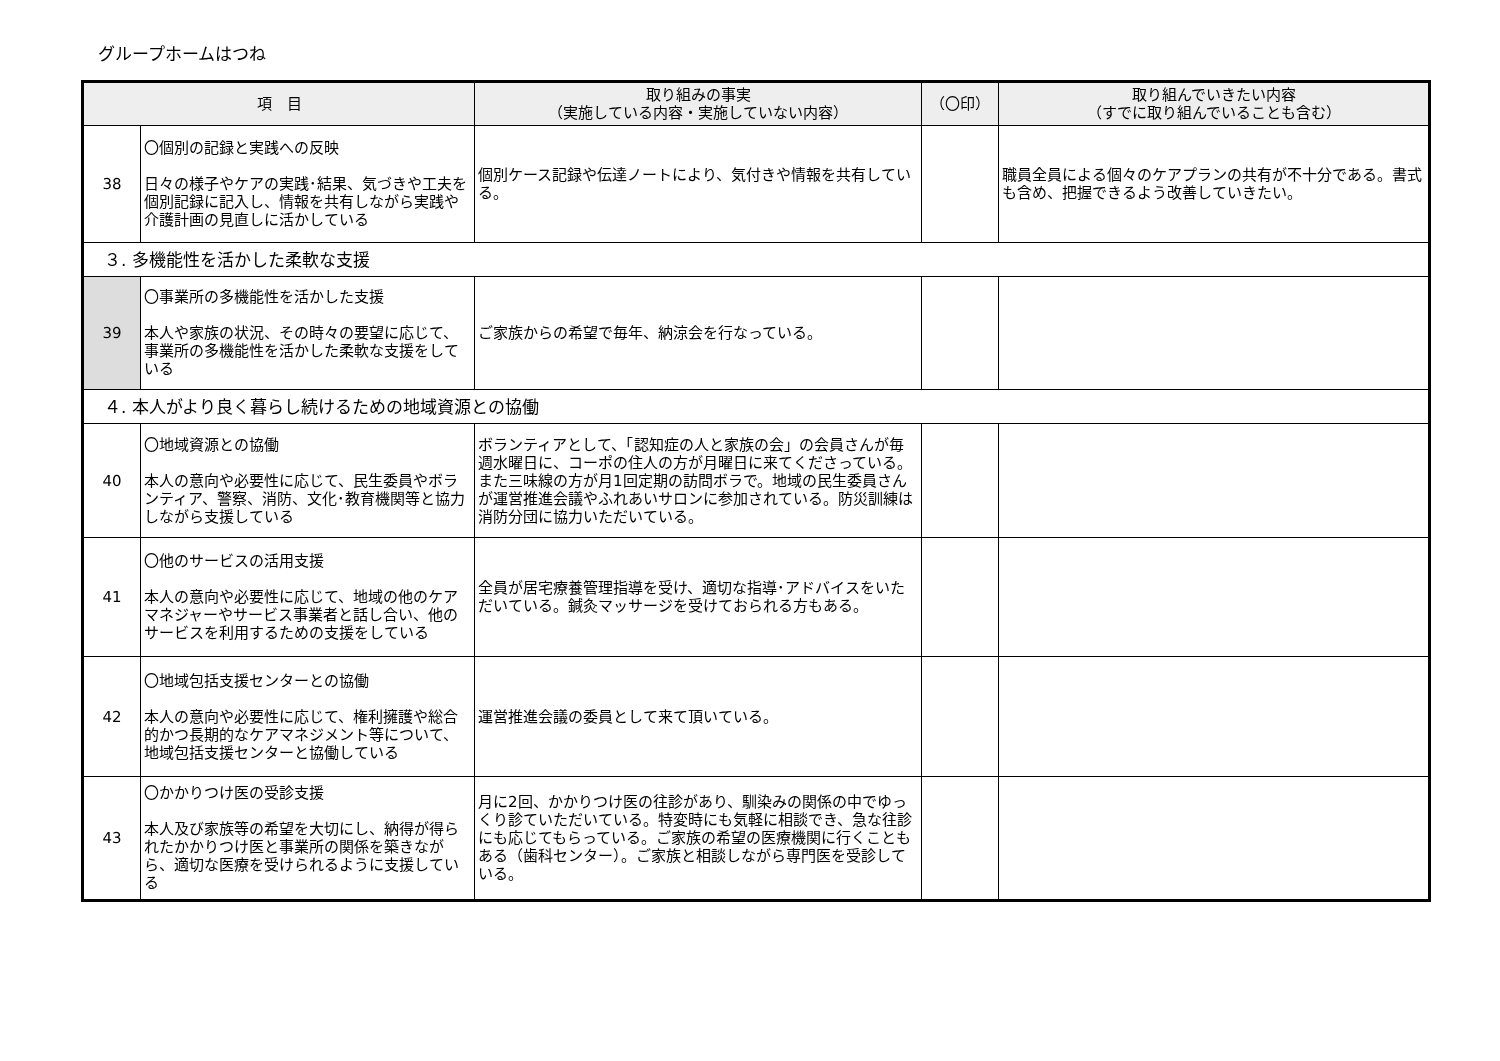グループホームはつね
| 項 目 | | 取り組みの事実 （実施している内容・実施していない内容） | （〇印） | 取り組んでいきたい内容 （すでに取り組んでいることも含む） |
| --- | --- | --- | --- | --- |
| 38 | 〇個別の記録と実践への反映 日々の様子やケアの実践･結果、気づきや工夫を個別記録に記入し、情報を共有しながら実践や介護計画の見直しに活かしている | 個別ケース記録や伝達ノートにより、気付きや情報を共有している。 | | 職員全員による個々のケアプランの共有が不十分である。書式も含め、把握できるよう改善していきたい。 |
| ３. 多機能性を活かした柔軟な支援 | | | | |
| 39 | 〇事業所の多機能性を活かした支援 本人や家族の状況、その時々の要望に応じて、事業所の多機能性を活かした柔軟な支援をしている | ご家族からの希望で毎年、納涼会を行なっている。 | | |
| ４. 本人がより良く暮らし続けるための地域資源との協働 | | | | |
| 40 | 〇地域資源との協働 本人の意向や必要性に応じて、民生委員やボランティア、警察、消防、文化･教育機関等と協力しながら支援している | ボランティアとして、「認知症の人と家族の会」の会員さんが毎週水曜日に、コーポの住人の方が月曜日に来てくださっている。また三味線の方が月1回定期の訪問ボラで。地域の民生委員さんが運営推進会議やふれあいサロンに参加されている。防災訓練は消防分団に協力いただいている。 | | |
| 41 | 〇他のサービスの活用支援 本人の意向や必要性に応じて、地域の他のケアマネジャーやサービス事業者と話し合い、他のサービスを利用するための支援をしている | 全員が居宅療養管理指導を受け、適切な指導･アドバイスをいただいている。鍼灸マッサージを受けておられる方もある。 | | |
| 42 | 〇地域包括支援センターとの協働 本人の意向や必要性に応じて、権利擁護や総合的かつ長期的なケアマネジメント等について、地域包括支援センターと協働している | 運営推進会議の委員として来て頂いている。 | | |
| 43 | 〇かかりつけ医の受診支援 本人及び家族等の希望を大切にし、納得が得られたかかりつけ医と事業所の関係を築きながら、適切な医療を受けられるように支援している | 月に2回、かかりつけ医の往診があり、馴染みの関係の中でゆっくり診ていただいている。特変時にも気軽に相談でき、急な往診にも応じてもらっている。ご家族の希望の医療機関に行くこともある（歯科センター）。ご家族と相談しながら専門医を受診している。 | | |